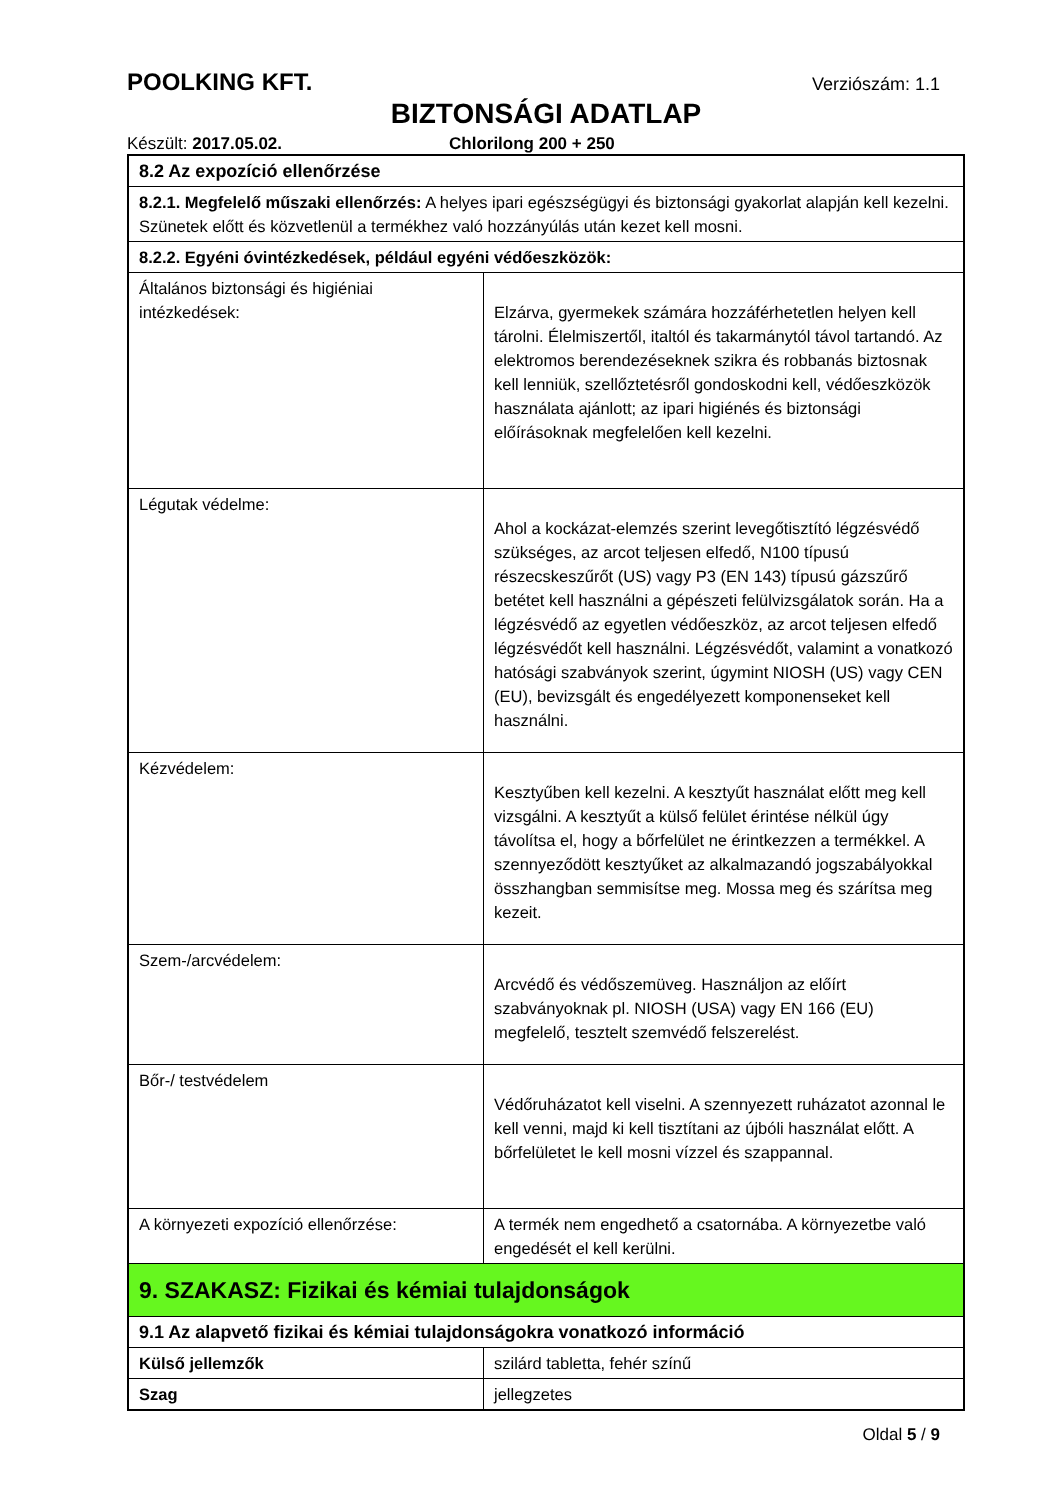POOLKING KFT. Verziószám: 1.1
BIZTONSÁGI ADATLAP
Készült: 2017.05.02. Chlorilong 200 + 250
| 8.2 Az expozíció ellenőrzése | |
| 8.2.1. Megfelelő műszaki ellenőrzés: A helyes ipari egészségügyi és biztonsági gyakorlat alapján kell kezelni. Szünetek előtt és közvetlenül a termékhez való hozzányúlás után kezet kell mosni. | |
| 8.2.2. Egyéni óvintézkedések, például egyéni védőeszközök: | |
| Általános biztonsági és higiéniai intézkedések: | Elzárva, gyermekek számára hozzáférhetetlen helyen kell tárolni. Élelmiszertől, italtól és takarmánytól távol tartandó. Az elektromos berendezéseknek szikra és robbanás biztosnak kell lenniük, szellőztetésről gondoskodni kell, védőeszközök használata ajánlott; az ipari higiénés és biztonsági előírásoknak megfelelően kell kezelni. |
| Légutak védelme: | Ahol a kockázat-elemzés szerint levegőtisztító légzésvédő szükséges, az arcot teljesen elfedő, N100 típusú részecskeszűrőt (US) vagy P3 (EN 143) típusú gázszűrő betétet kell használni a gépészeti felülvizsgálatok során. Ha a légzésvédő az egyetlen védőeszköz, az arcot teljesen elfedő légzésvédőt kell használni. Légzésvédőt, valamint a vonatkozó hatósági szabványok szerint, úgymint NIOSH (US) vagy CEN (EU), bevizsgált és engedélyezett komponenseket kell használni. |
| Kézvédelem: | Kesztyűben kell kezelni. A kesztyűt használat előtt meg kell vizsgálni. A kesztyűt a külső felület érintése nélkül úgy távolítsa el, hogy a bőrfelület ne érintkezzen a termékkel. A szennyeződött kesztyűket az alkalmazandó jogszabályokkal összhangban semmisítse meg. Mossa meg és szárítsa meg kezeit. |
| Szem-/arcvédelem: | Arcvédő és védőszemüveg. Használjon az előírt szabványoknak pl. NIOSH (USA) vagy EN 166 (EU) megfelelő, tesztelt szemvédő felszerelést. |
| Bőr-/ testvédelem | Védőruházatot kell viselni. A szennyezett ruházatot azonnal le kell venni, majd ki kell tisztítani az újbóli használat előtt. A bőrfelületet le kell mosni vízzel és szappannal. |
| A környezeti expozíció ellenőrzése: | A termék nem engedhető a csatornába. A környezetbe való engedését el kell kerülni. |
| 9. SZAKASZ: Fizikai és kémiai tulajdonságok | |
| 9.1 Az alapvető fizikai és kémiai tulajdonságokra vonatkozó információ | |
| Külső jellemzők | szilárd tabletta, fehér színű |
| Szag | jellegzetes |
Oldal 5 / 9